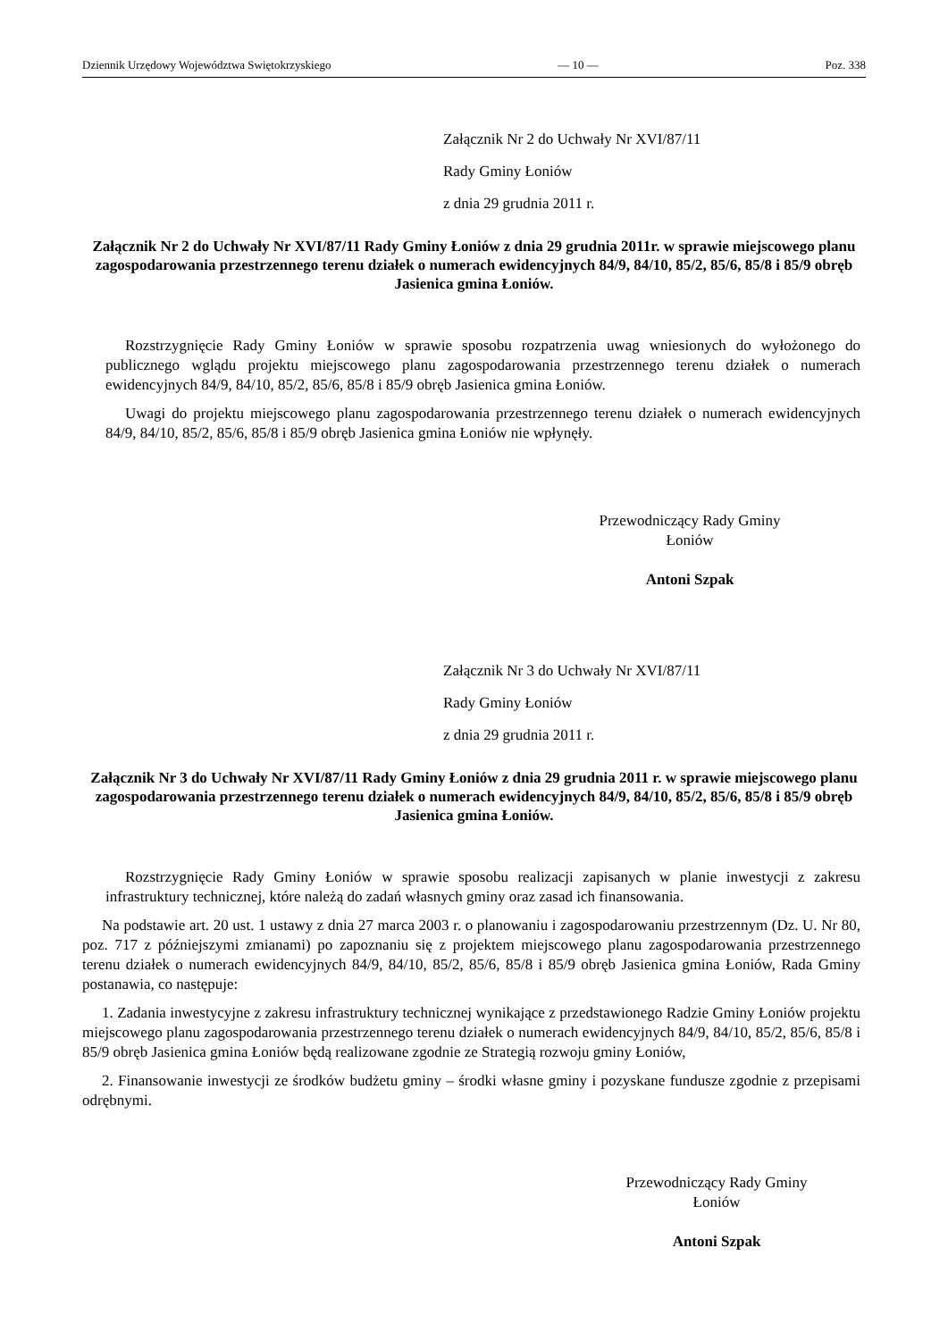Dziennik Urzędowy Województwa Swiętokrzyskiego — 10 — Poz. 338
Załącznik Nr 2 do Uchwały Nr XVI/87/11
Rady Gminy Łoniów
z dnia 29 grudnia 2011 r.
Załącznik Nr 2 do Uchwały Nr XVI/87/11 Rady Gminy Łoniów z dnia 29 grudnia 2011r. w sprawie miejscowego planu zagospodarowania przestrzennego terenu działek o numerach ewidencyjnych 84/9, 84/10, 85/2, 85/6, 85/8 i 85/9 obręb Jasienica gmina Łoniów.
Rozstrzygnięcie Rady Gminy Łoniów w sprawie sposobu rozpatrzenia uwag wniesionych do wyłożonego do publicznego wglądu projektu miejscowego planu zagospodarowania przestrzennego terenu działek o numerach ewidencyjnych 84/9, 84/10, 85/2, 85/6, 85/8 i 85/9 obręb Jasienica gmina Łoniów.
Uwagi do projektu miejscowego planu zagospodarowania przestrzennego terenu działek o numerach ewidencyjnych 84/9, 84/10, 85/2, 85/6, 85/8 i 85/9 obręb Jasienica gmina Łoniów nie wpłynęły.
Przewodniczący Rady Gminy
Łoniów
Antoni Szpak
Załącznik Nr 3 do Uchwały Nr XVI/87/11
Rady Gminy Łoniów
z dnia 29 grudnia 2011 r.
Załącznik Nr 3 do Uchwały Nr XVI/87/11 Rady Gminy Łoniów z dnia 29 grudnia 2011 r. w sprawie miejscowego planu zagospodarowania przestrzennego terenu działek o numerach ewidencyjnych 84/9, 84/10, 85/2, 85/6, 85/8 i 85/9 obręb Jasienica gmina Łoniów.
Rozstrzygnięcie Rady Gminy Łoniów w sprawie sposobu realizacji zapisanych w planie inwestycji z zakresu infrastruktury technicznej, które należą do zadań własnych gminy oraz zasad ich finansowania.
Na podstawie art. 20 ust. 1 ustawy z dnia 27 marca 2003 r. o planowaniu i zagospodarowaniu przestrzennym (Dz. U. Nr 80, poz. 717 z późniejszymi zmianami) po zapoznaniu się z projektem miejscowego planu zagospodarowania przestrzennego terenu działek o numerach ewidencyjnych 84/9, 84/10, 85/2, 85/6, 85/8 i 85/9 obręb Jasienica gmina Łoniów, Rada Gminy postanawia, co następuje:
1. Zadania inwestycyjne z zakresu infrastruktury technicznej wynikające z przedstawionego Radzie Gminy Łoniów projektu miejscowego planu zagospodarowania przestrzennego terenu działek o numerach ewidencyjnych 84/9, 84/10, 85/2, 85/6, 85/8 i 85/9 obręb Jasienica gmina Łoniów będą realizowane zgodnie ze Strategią rozwoju gminy Łoniów,
2. Finansowanie inwestycji ze środków budżetu gminy – środki własne gminy i pozyskane fundusze zgodnie z przepisami odrębnymi.
Przewodniczący Rady Gminy
Łoniów
Antoni Szpak